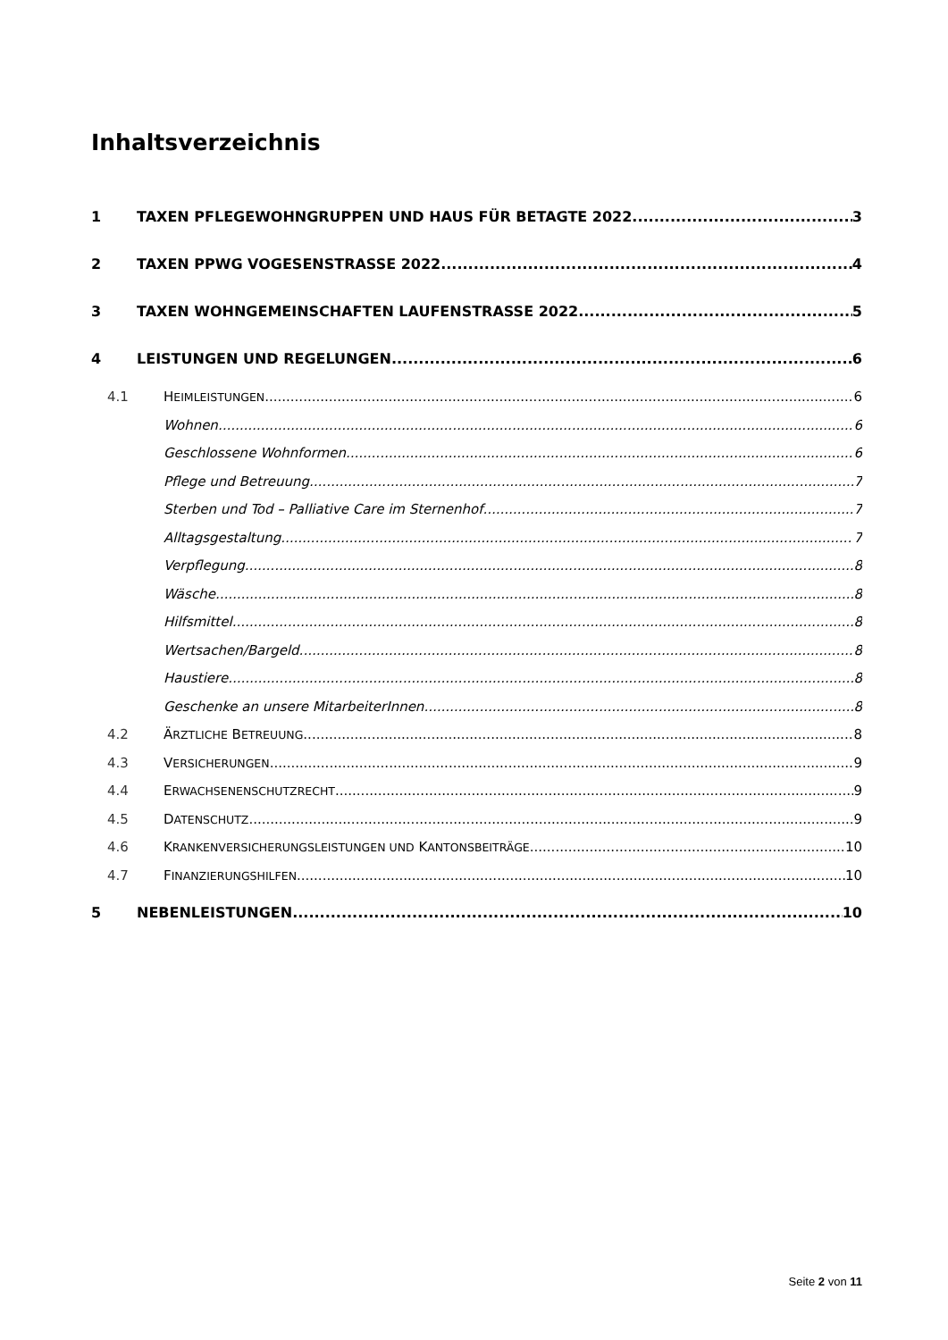Inhaltsverzeichnis
1 TAXEN PFLEGEWOHNGRUPPEN UND HAUS FÜR BETAGTE 2022 3
2 TAXEN PPWG VOGESENSTRASSE 2022 4
3 TAXEN WOHNGEMEINSCHAFTEN LAUFENSTRASSE 2022 5
4 LEISTUNGEN UND REGELUNGEN 6
4.1 HEIMLEISTUNGEN 6
Wohnen 6
Geschlossene Wohnformen 6
Pflege und Betreuung 7
Sterben und Tod – Palliative Care im Sternenhof 7
Alltagsgestaltung 7
Verpflegung 8
Wäsche 8
Hilfsmittel 8
Wertsachen/Bargeld 8
Haustiere 8
Geschenke an unsere MitarbeiterInnen 8
4.2 ÄRZTLICHE BETREUUNG 8
4.3 VERSICHERUNGEN 9
4.4 ERWACHSENENSCHUTZRECHT 9
4.5 DATENSCHUTZ 9
4.6 KRANKENVERSICHERUNGSLEISTUNGEN UND KANTONSBEITRÄGE 10
4.7 FINANZIERUNGSHILFEN 10
5 NEBENLEISTUNGEN 10
Seite 2 von 11